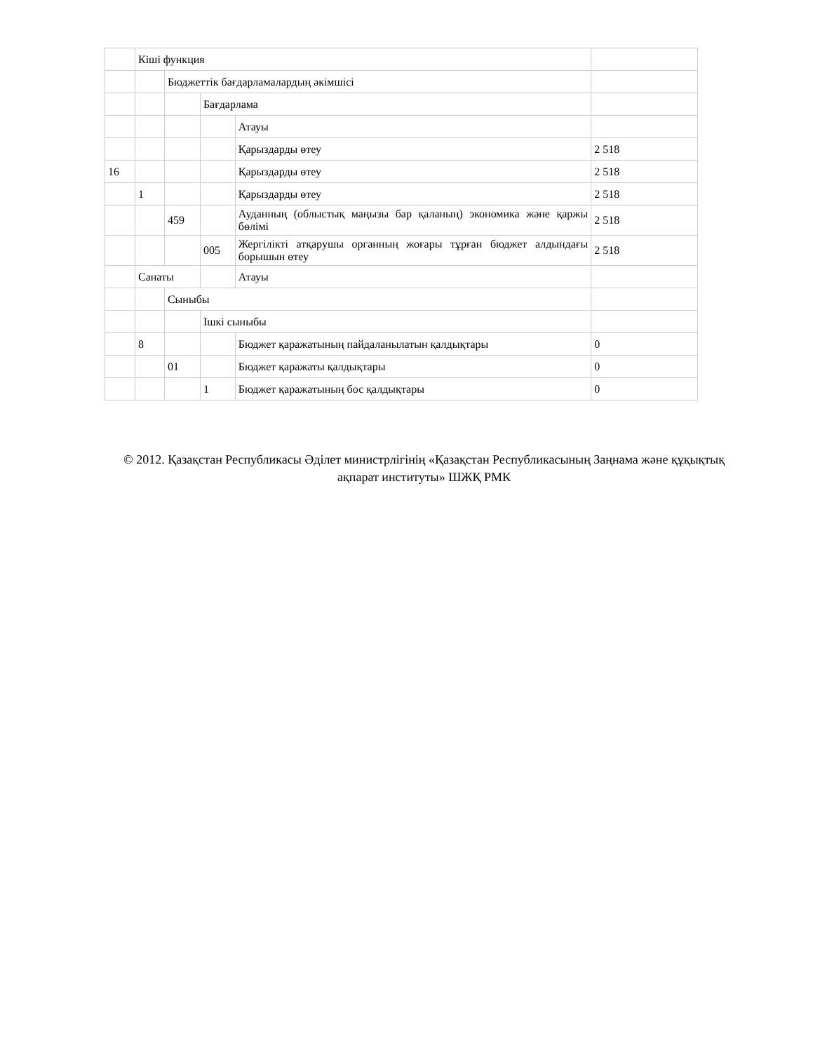| | Кіші функция | | | | |
| | | Бюджеттік бағдарламалардың әкімшісі | | | |
| | | | Бағдарлама | | |
| | | | | Атауы | |
| | | | | Қарыздарды өтеу | 2 518 |
| 16 | | | | Қарыздарды өтеу | 2 518 |
| | 1 | | | Қарыздарды өтеу | 2 518 |
| | | 459 | | Ауданның (облыстық маңызы бар қаланың) экономика және қаржы бөлімі | 2 518 |
| | | | 005 | Жергілікті атқарушы органның жоғары тұрған бюджет алдындағы борышын өтеу | 2 518 |
| | Санаты | | | Атауы | |
| | | Сыныбы | | | |
| | | | Ішкі сыныбы | | |
| | 8 | | | Бюджет қаражатының пайдаланылатын қалдықтары | 0 |
| | | 01 | | Бюджет қаражаты қалдықтары | 0 |
| | | | 1 | Бюджет қаражатының бос қалдықтары | 0 |
© 2012. Қазақстан Республикасы Әділет министрлігінің «Қазақстан Республикасының Заңнама және құқықтық ақпарат институты» ШЖҚ РМК